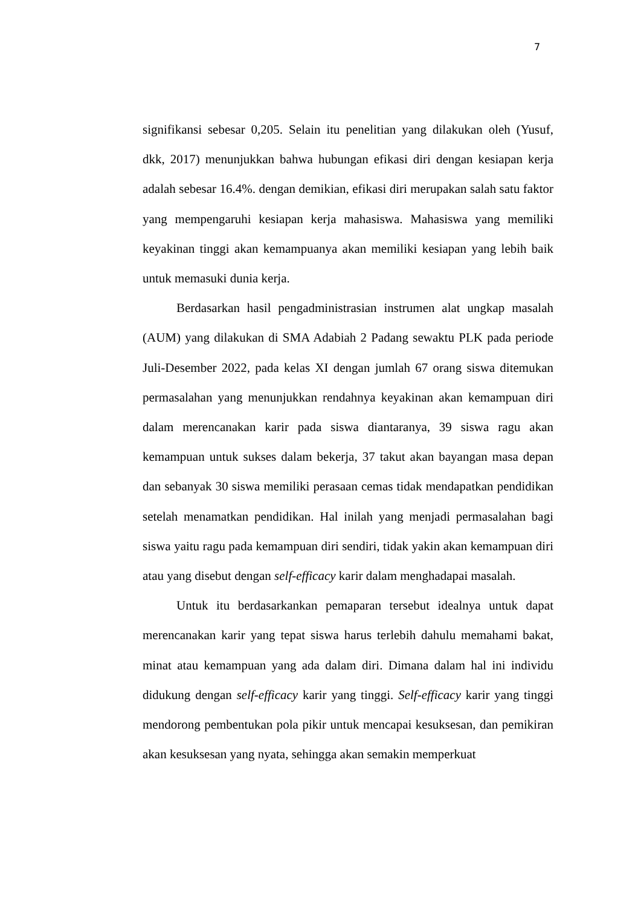7
signifikansi sebesar 0,205. Selain itu penelitian yang dilakukan oleh (Yusuf, dkk, 2017) menunjukkan bahwa hubungan efikasi diri dengan kesiapan kerja adalah sebesar 16.4%. dengan demikian, efikasi diri merupakan salah satu faktor yang mempengaruhi kesiapan kerja mahasiswa. Mahasiswa yang memiliki keyakinan tinggi akan kemampuanya akan memiliki kesiapan yang lebih baik untuk memasuki dunia kerja.
Berdasarkan hasil pengadministrasian instrumen alat ungkap masalah (AUM) yang dilakukan di SMA Adabiah 2 Padang sewaktu PLK pada periode Juli-Desember 2022, pada kelas XI dengan jumlah 67 orang siswa ditemukan permasalahan yang menunjukkan rendahnya keyakinan akan kemampuan diri dalam merencanakan karir pada siswa diantaranya, 39 siswa ragu akan kemampuan untuk sukses dalam bekerja, 37 takut akan bayangan masa depan dan sebanyak 30 siswa memiliki perasaan cemas tidak mendapatkan pendidikan setelah menamatkan pendidikan. Hal inilah yang menjadi permasalahan bagi siswa yaitu ragu pada kemampuan diri sendiri, tidak yakin akan kemampuan diri atau yang disebut dengan self-efficacy karir dalam menghadapai masalah.
Untuk itu berdasarkankan pemaparan tersebut idealnya untuk dapat merencanakan karir yang tepat siswa harus terlebih dahulu memahami bakat, minat atau kemampuan yang ada dalam diri. Dimana dalam hal ini individu didukung dengan self-efficacy karir yang tinggi. Self-efficacy karir yang tinggi mendorong pembentukan pola pikir untuk mencapai kesuksesan, dan pemikiran akan kesuksesan yang nyata, sehingga akan semakin memperkuat